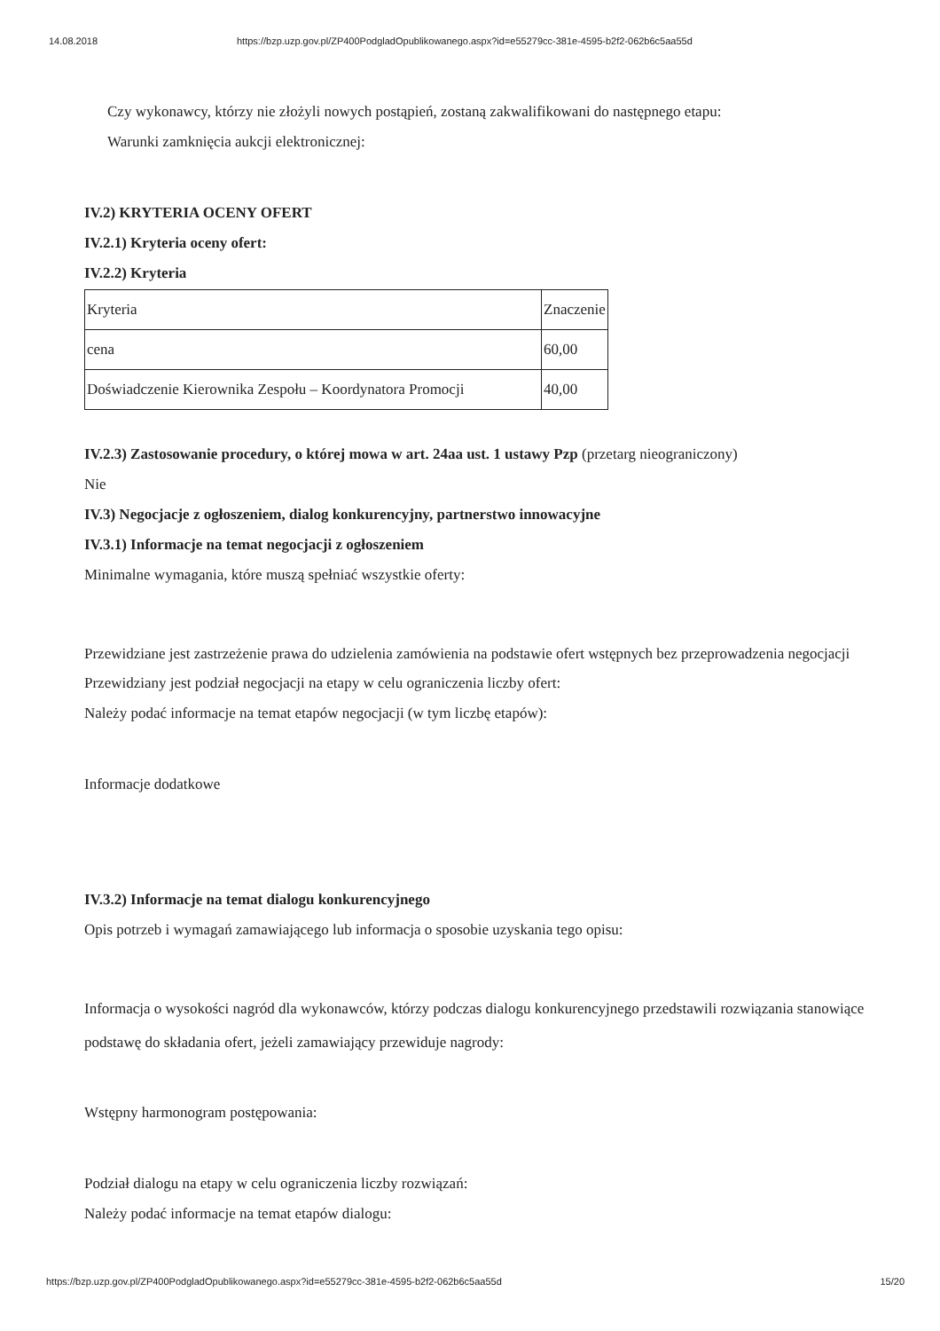14.08.2018 https://bzp.uzp.gov.pl/ZP400PodgladOpublikowanego.aspx?id=e55279cc-381e-4595-b2f2-062b6c5aa55d
Czy wykonawcy, którzy nie złożyli nowych postąpień, zostaną zakwalifikowani do następnego etapu:
Warunki zamknięcia aukcji elektronicznej:
IV.2) KRYTERIA OCENY OFERT
IV.2.1) Kryteria oceny ofert:
IV.2.2) Kryteria
| Kryteria | Znaczenie |
| cena | 60,00 |
| Doświadczenie Kierownika Zespołu – Koordynatora Promocji | 40,00 |
IV.2.3) Zastosowanie procedury, o której mowa w art. 24aa ust. 1 ustawy Pzp (przetarg nieograniczony)
Nie
IV.3) Negocjacje z ogłoszeniem, dialog konkurencyjny, partnerstwo innowacyjne
IV.3.1) Informacje na temat negocjacji z ogłoszeniem
Minimalne wymagania, które muszą spełniać wszystkie oferty:
Przewidziane jest zastrzeżenie prawa do udzielenia zamówienia na podstawie ofert wstępnych bez przeprowadzenia negocjacji
Przewidziany jest podział negocjacji na etapy w celu ograniczenia liczby ofert:
Należy podać informacje na temat etapów negocjacji (w tym liczbę etapów):
Informacje dodatkowe
IV.3.2) Informacje na temat dialogu konkurencyjnego
Opis potrzeb i wymagań zamawiającego lub informacja o sposobie uzyskania tego opisu:
Informacja o wysokości nagród dla wykonawców, którzy podczas dialogu konkurencyjnego przedstawili rozwiązania stanowiące podstawę do składania ofert, jeżeli zamawiający przewiduje nagrody:
Wstępny harmonogram postępowania:
Podział dialogu na etapy w celu ograniczenia liczby rozwiązań:
Należy podać informacje na temat etapów dialogu:
https://bzp.uzp.gov.pl/ZP400PodgladOpublikowanego.aspx?id=e55279cc-381e-4595-b2f2-062b6c5aa55d 15/20